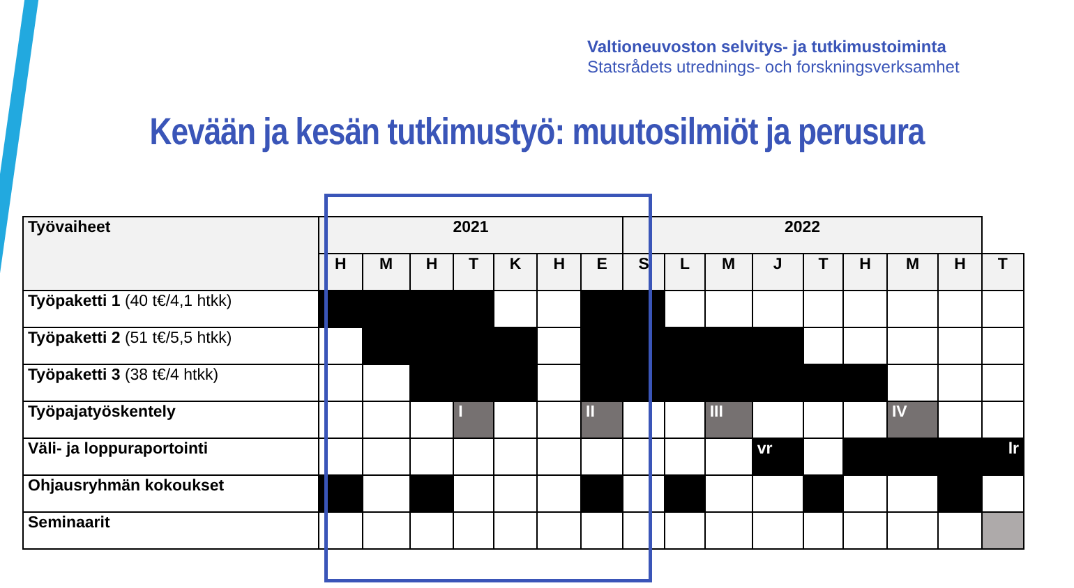Valtioneuvoston selvitys- ja tutkimustoiminta
Statsrådets utrednings- och forskningsverksamhet
Kevään ja kesän tutkimustyö: muutosilmiöt ja perusura
| Työvaiheet | 2021 | | | | | | | 2022 | | | | | | | | |
| --- | --- | --- | --- | --- | --- | --- | --- | --- | --- | --- | --- | --- | --- | --- | --- | --- |
| | H | M | H | T | K | H | E | S | L | M | J | T | H | M | H | T |
| Työpaketti 1 (40 t€/4,1 htkk) | | | | | | | | | | | | | | | | |
| Työpaketti 2 (51 t€/5,5 htkk) | | | | | | | | | | | | | | | | |
| Työpaketti 3 (38 t€/4 htkk) | | | | | | | | | | | | | | | | |
| Työpajatyöskentely | | | | I | | | II | | | III | | | | IV | | |
| Väli- ja loppuraportointi | | | | | | | | | | | vr | | | | | lr |
| Ohjausryhmän kokoukset | | | | | | | | | | | | | | | | |
| Seminaarit | | | | | | | | | | | | | | | | |